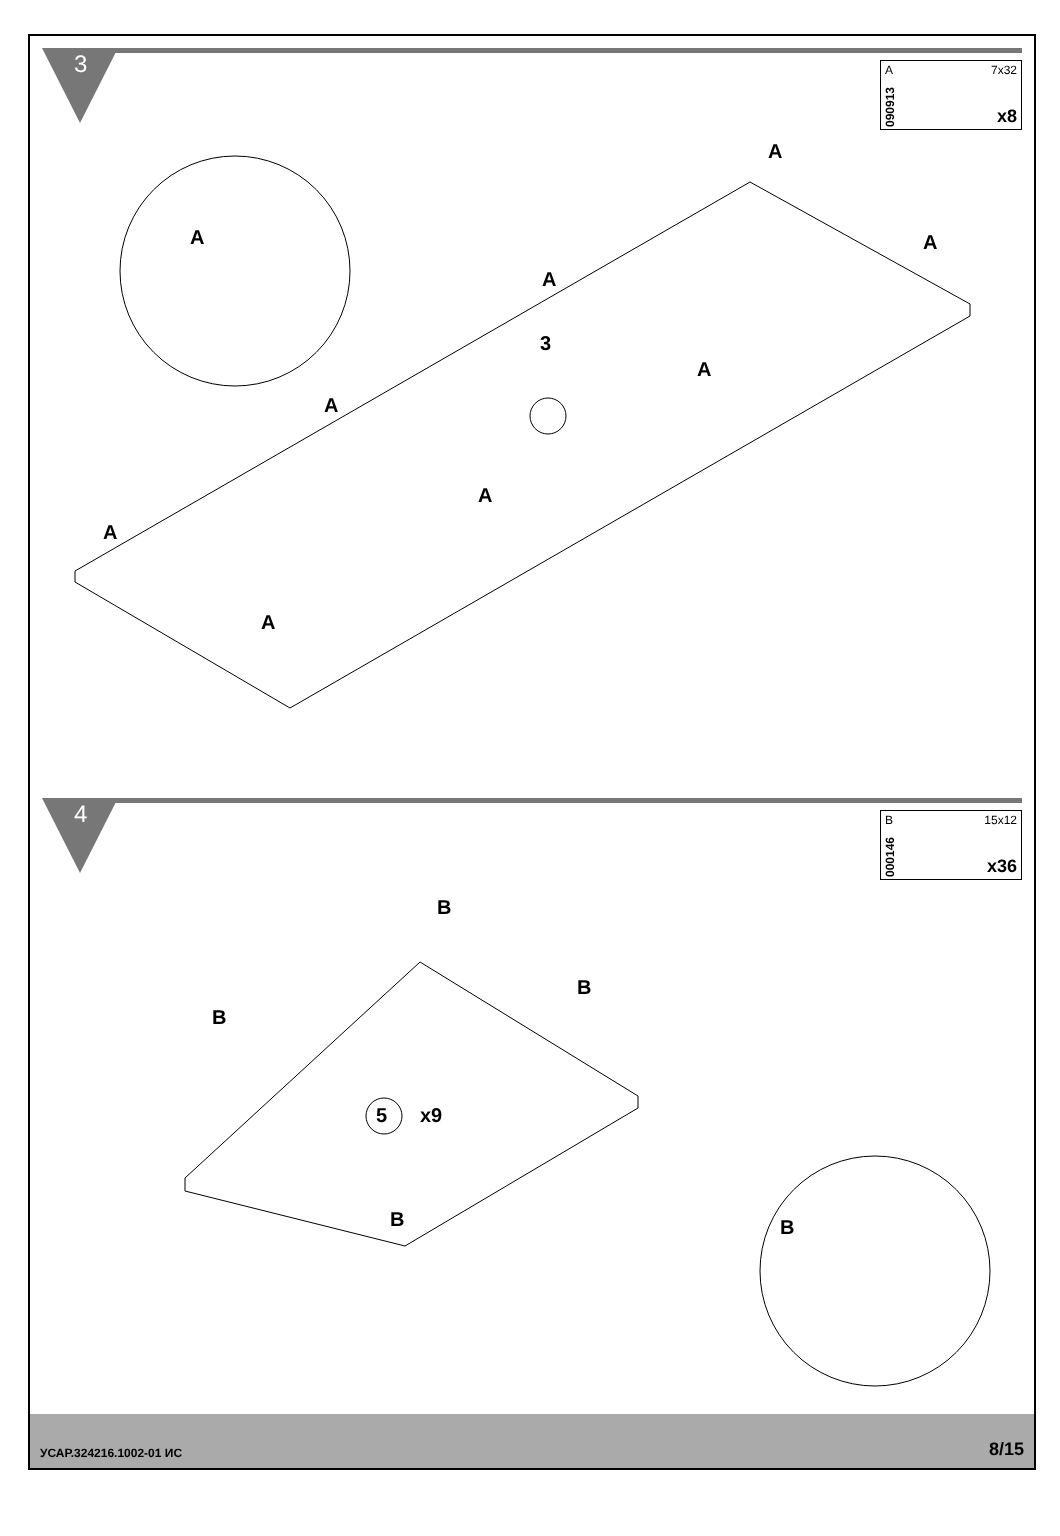3 A 7x32
090913
x8
A
3
A
A
A
A
A
A
A
A
4 B 15x12
000146
x36
B
B
B
5 x9
B B
УСАР.324216.1002-01 ИС 8/15